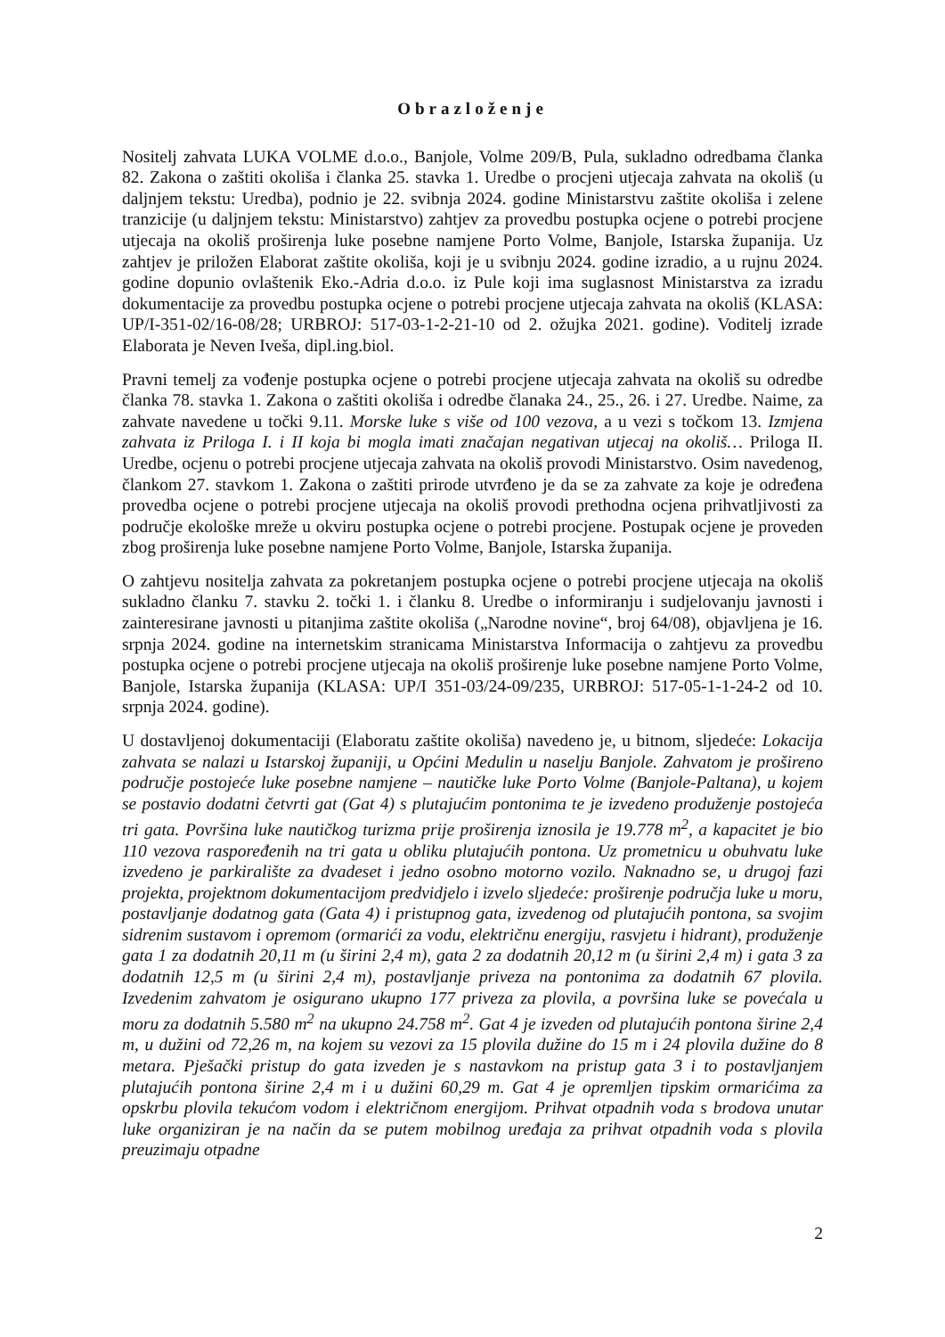Obrazloženje
Nositelj zahvata LUKA VOLME d.o.o., Banjole, Volme 209/B, Pula, sukladno odredbama članka 82. Zakona o zaštiti okoliša i članka 25. stavka 1. Uredbe o procjeni utjecaja zahvata na okoliš (u daljnjem tekstu: Uredba), podnio je 22. svibnja 2024. godine Ministarstvu zaštite okoliša i zelene tranzicije (u daljnjem tekstu: Ministarstvo) zahtjev za provedbu postupka ocjene o potrebi procjene utjecaja na okoliš proširenja luke posebne namjene Porto Volme, Banjole, Istarska županija. Uz zahtjev je priložen Elaborat zaštite okoliša, koji je u svibnju 2024. godine izradio, a u rujnu 2024. godine dopunio ovlaštenik Eko.-Adria d.o.o. iz Pule koji ima suglasnost Ministarstva za izradu dokumentacije za provedbu postupka ocjene o potrebi procjene utjecaja zahvata na okoliš (KLASA: UP/I-351-02/16-08/28; URBROJ: 517-03-1-2-21-10 od 2. ožujka 2021. godine). Voditelj izrade Elaborata je Neven Iveša, dipl.ing.biol.
Pravni temelj za vođenje postupka ocjene o potrebi procjene utjecaja zahvata na okoliš su odredbe članka 78. stavka 1. Zakona o zaštiti okoliša i odredbe članaka 24., 25., 26. i 27. Uredbe. Naime, za zahvate navedene u točki 9.11. Morske luke s više od 100 vezova, a u vezi s točkom 13. Izmjena zahvata iz Priloga I. i II koja bi mogla imati značajan negativan utjecaj na okoliš… Priloga II. Uredbe, ocjenu o potrebi procjene utjecaja zahvata na okoliš provodi Ministarstvo. Osim navedenog, člankom 27. stavkom 1. Zakona o zaštiti prirode utvrđeno je da se za zahvate za koje je određena provedba ocjene o potrebi procjene utjecaja na okoliš provodi prethodna ocjena prihvatljivosti za područje ekološke mreže u okviru postupka ocjene o potrebi procjene. Postupak ocjene je proveden zbog proširenja luke posebne namjene Porto Volme, Banjole, Istarska županija.
O zahtjevu nositelja zahvata za pokretanjem postupka ocjene o potrebi procjene utjecaja na okoliš sukladno članku 7. stavku 2. točki 1. i članku 8. Uredbe o informiranju i sudjelovanju javnosti i zainteresirane javnosti u pitanjima zaštite okoliša („Narodne novine“, broj 64/08), objavljena je 16. srpnja 2024. godine na internetskim stranicama Ministarstva Informacija o zahtjevu za provedbu postupka ocjene o potrebi procjene utjecaja na okoliš proširenje luke posebne namjene Porto Volme, Banjole, Istarska županija (KLASA: UP/I 351-03/24-09/235, URBROJ: 517-05-1-1-24-2 od 10. srpnja 2024. godine).
U dostavljenoj dokumentaciji (Elaboratu zaštite okoliša) navedeno je, u bitnom, sljedeće: Lokacija zahvata se nalazi u Istarskoj županiji, u Općini Medulin u naselju Banjole. Zahvatom je prošireno područje postojeće luke posebne namjene – nautičke luke Porto Volme (Banjole-Paltana), u kojem se postavio dodatni četvrti gat (Gat 4) s plutajućim pontonima te je izvedeno produženje postojeća tri gata. Površina luke nautičkog turizma prije proširenja iznosila je 19.778 m<sup>2</sup>, a kapacitet je bio 110 vezova raspoređenih na tri gata u obliku plutajućih pontona. Uz prometnicu u obuhvatu luke izvedeno je parkiralište za dvadeset i jedno osobno motorno vozilo. Naknadno se, u drugoj fazi projekta, projektnom dokumentacijom predvidjelo i izvelo sljedeće: proširenje područja luke u moru, postavljanje dodatnog gata (Gata 4) i pristupnog gata, izvedenog od plutajućih pontona, sa svojim sidrenim sustavom i opremom (ormarići za vodu, električnu energiju, rasvjetu i hidrant), produženje gata 1 za dodatnih 20,11 m (u širini 2,4 m), gata 2 za dodatnih 20,12 m (u širini 2,4 m) i gata 3 za dodatnih 12,5 m (u širini 2,4 m), postavljanje priveza na pontonima za dodatnih 67 plovila. Izvedenim zahvatom je osigurano ukupno 177 priveza za plovila, a površina luke se povećala u moru za dodatnih 5.580 m<sup>2</sup> na ukupno 24.758 m<sup>2</sup>. Gat 4 je izveden od plutajućih pontona širine 2,4 m, u dužini od 72,26 m, na kojem su vezovi za 15 plovila dužine do 15 m i 24 plovila dužine do 8 metara. Pješački pristup do gata izveden je s nastavkom na pristup gata 3 i to postavljanjem plutajućih pontona širine 2,4 m i u dužini 60,29 m. Gat 4 je opremljen tipskim ormarićima za opskrbu plovila tekućom vodom i električnom energijom. Prihvat otpadnih voda s brodova unutar luke organiziran je na način da se putem mobilnog uređaja za prihvat otpadnih voda s plovila preuzimaju otpadne
2